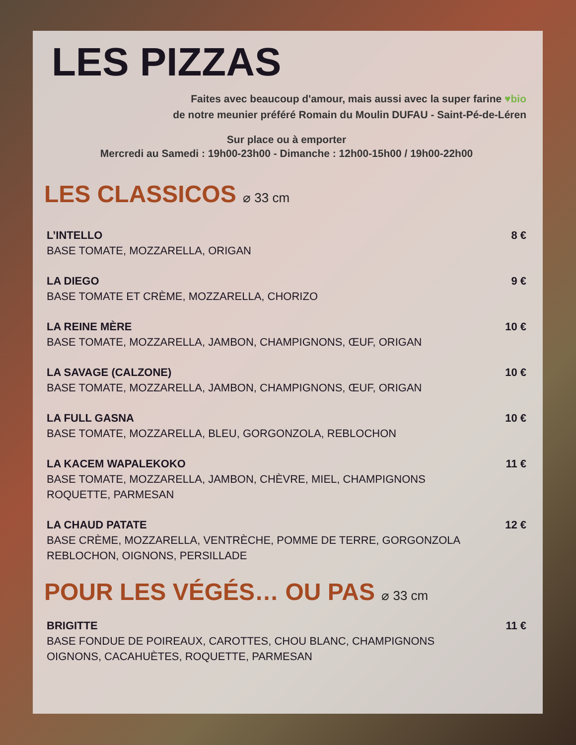LES PIZZAS
Faites avec beaucoup d'amour, mais aussi avec la super farine ♥bio
de notre meunier préféré Romain du Moulin DUFAU - Saint-Pé-de-Léren
Sur place ou à emporter
Mercredi au Samedi : 19h00-23h00 - Dimanche : 12h00-15h00 / 19h00-22h00
LES CLASSICOS ⌀ 33 cm
L’INTELLO 8 €
BASE TOMATE, MOZZARELLA, ORIGAN
LA DIEGO 9 €
BASE TOMATE ET CRÈME, MOZZARELLA, CHORIZO
LA REINE MÈRE 10 €
BASE TOMATE, MOZZARELLA, JAMBON, CHAMPIGNONS, ŒUF, ORIGAN
LA SAVAGE (CALZONE) 10 €
BASE TOMATE, MOZZARELLA, JAMBON, CHAMPIGNONS, ŒUF, ORIGAN
LA FULL GASNA 10 €
BASE TOMATE, MOZZARELLA, BLEU, GORGONZOLA, REBLOCHON
LA KACEM WAPALEKOKO 11 €
BASE TOMATE, MOZZARELLA, JAMBON, CHÈVRE, MIEL, CHAMPIGNONS
ROQUETTE, PARMESAN
LA CHAUD PATATE 12 €
BASE CRÈME, MOZZARELLA, VENTRÈCHE, POMME DE TERRE, GORGONZOLA
REBLOCHON, OIGNONS, PERSILLADE
POUR LES VÉGÉS… OU PAS ⌀ 33 cm
BRIGITTE 11 €
BASE FONDUE DE POIREAUX, CAROTTES, CHOU BLANC, CHAMPIGNONS
OIGNONS, CACAHUÈTES, ROQUETTE, PARMESAN